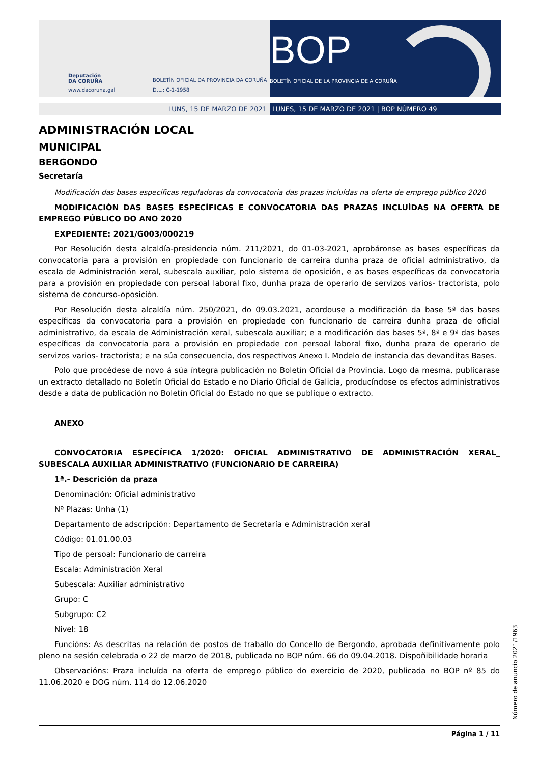Deputación
DA CORUÑA
www.dacoruna.gal
BOLETÍN OFICIAL DA PROVINCIA DA CORUÑA
D.L.: C-1-1958
BOP
BOLETÍN OFICIAL DE LA PROVINCIA DE A CORUÑA
LUNS, 15 DE MARZO DE 2021 LUNES, 15 DE MARZO DE 2021 | BOP NÚMERO 49
ADMINISTRACIÓN LOCAL
MUNICIPAL
BERGONDO
Secretaría
Modificación das bases específicas reguladoras da convocatoria das prazas incluídas na oferta de emprego público 2020
MODIFICACIÓN DAS BASES ESPECÍFICAS E CONVOCATORIA DAS PRAZAS INCLUÍDAS NA OFERTA DE EMPREGO PÚBLICO DO ANO 2020
EXPEDIENTE: 2021/G003/000219
Por Resolución desta alcaldía-presidencia núm. 211/2021, do 01-03-2021, aprobáronse as bases específicas da convocatoria para a provisión en propiedade con funcionario de carreira dunha praza de oficial administrativo, da escala de Administración xeral, subescala auxiliar, polo sistema de oposición, e as bases específicas da convocatoria para a provisión en propiedade con persoal laboral fixo, dunha praza de operario de servizos varios- tractorista, polo sistema de concurso-oposición.
Por Resolución desta alcaldía núm. 250/2021, do 09.03.2021, acordouse a modificación da base 5ª das bases específicas da convocatoria para a provisión en propiedade con funcionario de carreira dunha praza de oficial administrativo, da escala de Administración xeral, subescala auxiliar; e a modificación das bases 5ª, 8ª e 9ª das bases específicas da convocatoria para a provisión en propiedade con persoal laboral fixo, dunha praza de operario de servizos varios- tractorista; e na súa consecuencia, dos respectivos Anexo I. Modelo de instancia das devanditas Bases.
Polo que procédese de novo á súa íntegra publicación no Boletín Oficial da Provincia. Logo da mesma, publicarase un extracto detallado no Boletín Oficial do Estado e no Diario Oficial de Galicia, producíndose os efectos administrativos desde a data de publicación no Boletín Oficial do Estado no que se publique o extracto.
ANEXO
CONVOCATORIA ESPECÍFICA 1/2020: OFICIAL ADMINISTRATIVO DE ADMINISTRACIÓN XERAL_ SUBESCALA AUXILIAR ADMINISTRATIVO (FUNCIONARIO DE CARREIRA)
1ª.- Descrición da praza
Denominación: Oficial administrativo
Nº Plazas: Unha (1)
Departamento de adscripción: Departamento de Secretaría e Administración xeral
Código: 01.01.00.03
Tipo de persoal: Funcionario de carreira
Escala: Administración Xeral
Subescala: Auxiliar administrativo
Grupo: C
Subgrupo: C2
Nivel: 18
Funcións: As descritas na relación de postos de traballo do Concello de Bergondo, aprobada definitivamente polo pleno na sesión celebrada o 22 de marzo de 2018, publicada no BOP núm. 66 do 09.04.2018. Dispoñibilidade horaria
Observacións: Praza incluída na oferta de emprego público do exercicio de 2020, publicada no BOP nº 85 do 11.06.2020 e DOG núm. 114 do 12.06.2020
Número de anuncio 2021/1963
Página 1 / 11